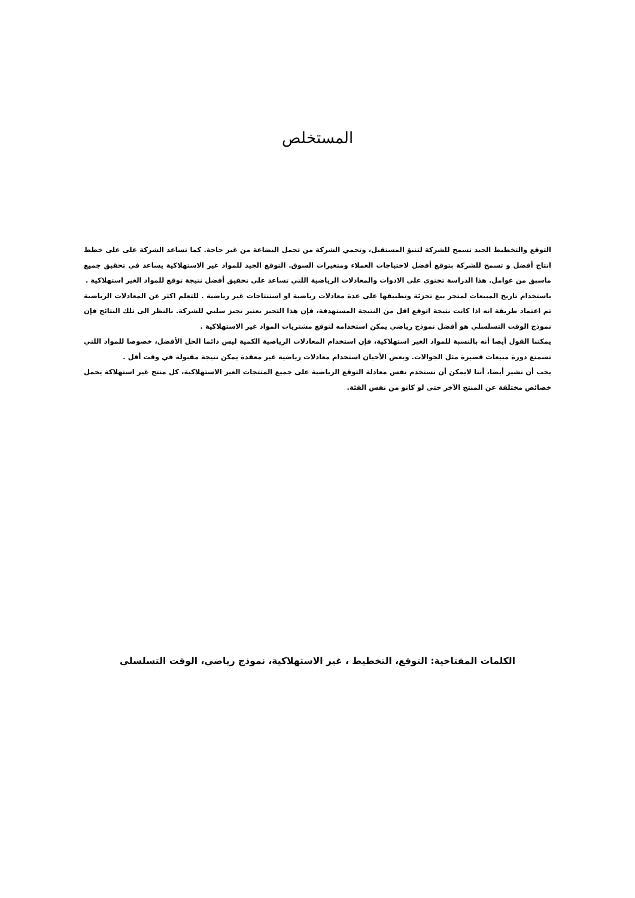المستخلص
التوقع والتخطيط الجيد تسمح للشركة لتنبؤ المستقبل، وتحمي الشركة من تحمل البضاعة من غير حاجة. كما تساعد الشركة على على خطط انتاج أفضل و تسمح للشركة بتوقع أفضل لاحتياجات العملاء ومتغيرات السوق. التوقع الجيد للمواد غير الاستهلاكية يساعد في تحقيق جميع ماسبق من عوامل. هذا الدراسة تحتوي على الادوات والمعادلات الرياضية اللتي تساعد على تحقيق أفضل نتيجة توقع للمواد الغير استهلاكية .
باستخدام تاريخ المبيعات لمتجر بيع تجزئة وتطبيقها على عدة معادلات رياضية او استنتاجات غير رياضية . للتعلم اكثر عن المعادلات الرياضية تم اعتماد طريقة انه اذا كانت نتيجة اتوقع اقل من النتيجة المستهدفة، فإن هذا التحيز يعتبر تحيز سلبي للشركة. بالنظر الى تلك النتائج فإن نموذج الوقت التسلسلي هو أفضل نموذج رياضي يمكن استخدامه لتوقع مشتريات المواد غير الاستهلاكية .
يمكننا القول أيضا أنه بالنسبة للمواد الغير استهلاكية، فإن استخدام المعادلات الرياضية الكمية ليس دائما الحل الأفضل، خصوصا للمواد اللتي تسمتع دورة مبيعات قصيرة مثل الجوالات. وبعض الأحيان استخدام معادلات رياضية غير معقدة يمكن نتيجة مقبولة في وقت أقل .
يجب أن نشير أيضا، أننا لايمكن أن نستخدم نفس معادلة التوقع الرياضية على جميع المنتجات الغير الاستهلاكية، كل منتج غير استهلاكة يحمل خصائص مختلفة عن المنتج الآخر حتى لو كانو من نفس الفئة.
الكلمات المفتاحية: التوقع، التخطيط ، غير الاستهلاكية، نموذج رياضي، الوقت التسلسلي